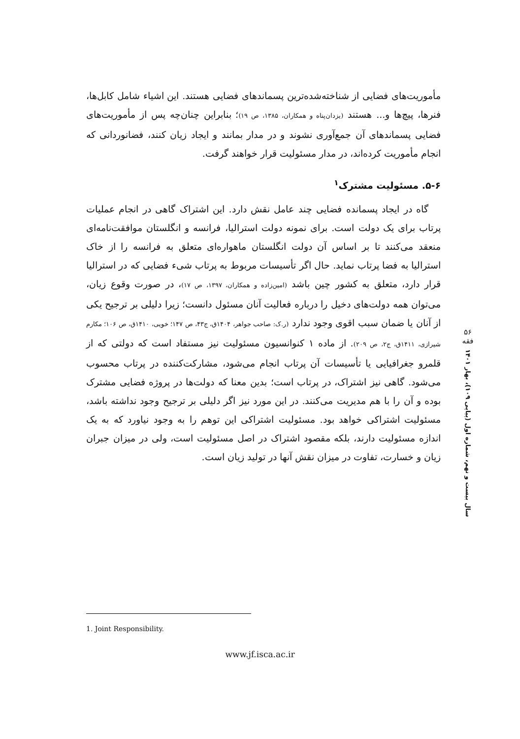مأموریت‌های فضایی از شناخته‌شده‌ترین پسماندهای فضایی هستند. این اشیاء شامل کابل‌ها، فنرها، پیچ‌ها و... هستند (یزدان‌پناه و همکاران، ۱۳۸۵، ص ۱۹)؛ بنابراین چنان‌چه پس از مأموریت‌های فضایی پسماندهای آن جمع‌آوری نشوند و در مدار بمانند و ایجاد زیان کنند، فضانوردانی که انجام مأموریت کرده‌اند، در مدار مسئولیت قرار خواهند گرفت.
۵-۶. مسئولیت مشترک<sup>۱</sup>
گاه در ایجاد پسمانده فضایی چند عامل نقش دارد. این اشتراک گاهی در انجام عملیات پرتاب برای یک دولت است. برای نمونه دولت استرالیا، فرانسه و انگلستان موافقت‌نامه‌ای منعقد می‌کنند تا بر اساس آن دولت انگلستان ماهواره‌ای متعلق به فرانسه را از خاک استرالیا به فضا پرتاب نماید. حال اگر تأسیسات مربوط به پرتاب شیء فضایی که در استرالیا قرار دارد، متعلق به کشور چین باشد (امین‌زاده و همکاران، ۱۳۹۷، ص ۱۷)، در صورت وقوع زیان، می‌توان همه دولت‌های دخیل را درباره فعالیت آنان مسئول دانست؛ زیرا دلیلی بر ترجیح یکی از آنان یا ضمان سبب اقوی وجود ندارد (ر.ک: صاحب جواهر، ۱۴۰۴ق، ج۴۳، ص ۱۴۷؛ خویی، ۱۴۱۰ق، ص ۱۰۶؛ مکارم شیرازی، ۱۴۱۱ق، ج۲، ص ۲۰۹). از ماده ۱ کنوانسیون مسئولیت نیز مستفاد است که دولتی که از قلمرو جغرافیایی یا تأسیسات آن پرتاب انجام می‌شود، مشارکت‌کننده در پرتاب محسوب می‌شود. گاهی نیز اشتراک، در پرتاب است؛ بدین معنا که دولت‌ها در پروژه فضایی مشترک بوده و آن را با هم مدیریت می‌کنند. در این مورد نیز اگر دلیلی بر ترجیح وجود نداشته باشد، مسئولیت اشتراکی خواهد بود. مسئولیت اشتراکی این توهم را به وجود نیاورد که به یک اندازه مسئولیت دارند، بلکه مقصود اشتراک در اصل مسئولیت است، ولی در میزان جبران زیان و خسارت، تفاوت در میزان نقش آنها در تولید زیان است.
۵۶
فقه
سال بیست و نهم، شماره اول (پیاپی ۱۰۹)، بهار ۱۴۰۱
1. Joint Responsibility.
www.jf.isca.ac.ir